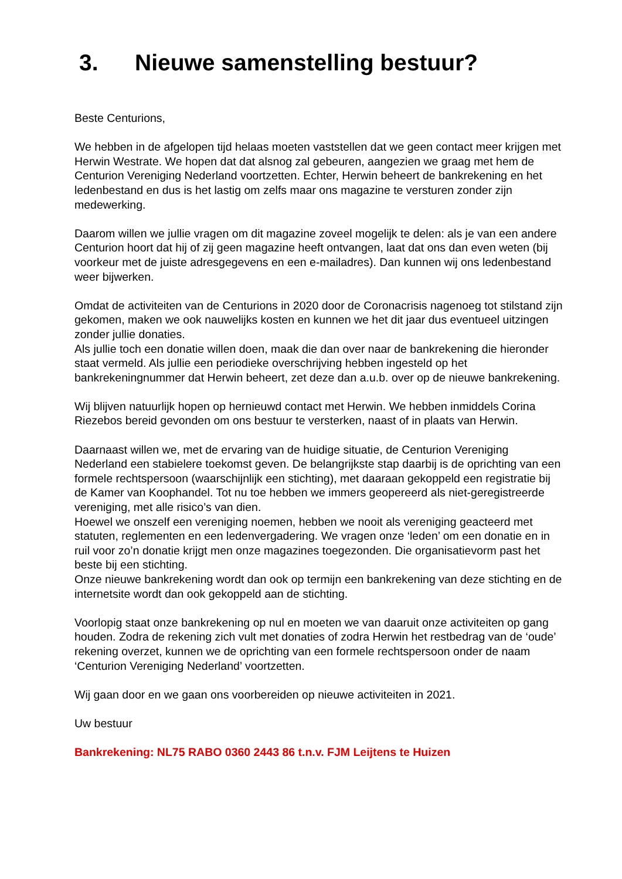3. Nieuwe samenstelling bestuur?
Beste Centurions,
We hebben in de afgelopen tijd helaas moeten vaststellen dat we geen contact meer krijgen met Herwin Westrate. We hopen dat dat alsnog zal gebeuren, aangezien we graag met hem de Centurion Vereniging Nederland voortzetten. Echter, Herwin beheert de bankrekening en het ledenbestand en dus is het lastig om zelfs maar ons magazine te versturen zonder zijn medewerking.
Daarom willen we jullie vragen om dit magazine zoveel mogelijk te delen: als je van een andere Centurion hoort dat hij of zij geen magazine heeft ontvangen, laat dat ons dan even weten (bij voorkeur met de juiste adresgegevens en een e-mailadres). Dan kunnen wij ons ledenbestand weer bijwerken.
Omdat de activiteiten van de Centurions in 2020 door de Coronacrisis nagenoeg tot stilstand zijn gekomen, maken we ook nauwelijks kosten en kunnen we het dit jaar dus eventueel uitzingen zonder jullie donaties.
Als jullie toch een donatie willen doen, maak die dan over naar de bankrekening die hieronder staat vermeld. Als jullie een periodieke overschrijving hebben ingesteld op het bankrekeningnummer dat Herwin beheert, zet deze dan a.u.b. over op de nieuwe bankrekening.
Wij blijven natuurlijk hopen op hernieuwd contact met Herwin. We hebben inmiddels Corina Riezebos bereid gevonden om ons bestuur te versterken, naast of in plaats van Herwin.
Daarnaast willen we, met de ervaring van de huidige situatie, de Centurion Vereniging Nederland een stabielere toekomst geven. De belangrijkste stap daarbij is de oprichting van een formele rechtspersoon (waarschijnlijk een stichting), met daaraan gekoppeld een registratie bij de Kamer van Koophandel. Tot nu toe hebben we immers geopereerd als niet-geregistreerde vereniging, met alle risico’s van dien.
Hoewel we onszelf een vereniging noemen, hebben we nooit als vereniging geacteerd met statuten, reglementen en een ledenvergadering. We vragen onze ‘leden’ om een donatie en in ruil voor zo’n donatie krijgt men onze magazines toegezonden. Die organisatievorm past het beste bij een stichting.
Onze nieuwe bankrekening wordt dan ook op termijn een bankrekening van deze stichting en de internetsite wordt dan ook gekoppeld aan de stichting.
Voorlopig staat onze bankrekening op nul en moeten we van daaruit onze activiteiten op gang houden. Zodra de rekening zich vult met donaties of zodra Herwin het restbedrag van de ‘oude’ rekening overzet, kunnen we de oprichting van een formele rechtspersoon onder de naam ‘Centurion Vereniging Nederland’ voortzetten.
Wij gaan door en we gaan ons voorbereiden op nieuwe activiteiten in 2021.
Uw bestuur
Bankrekening: NL75 RABO 0360 2443 86 t.n.v. FJM Leijtens te Huizen